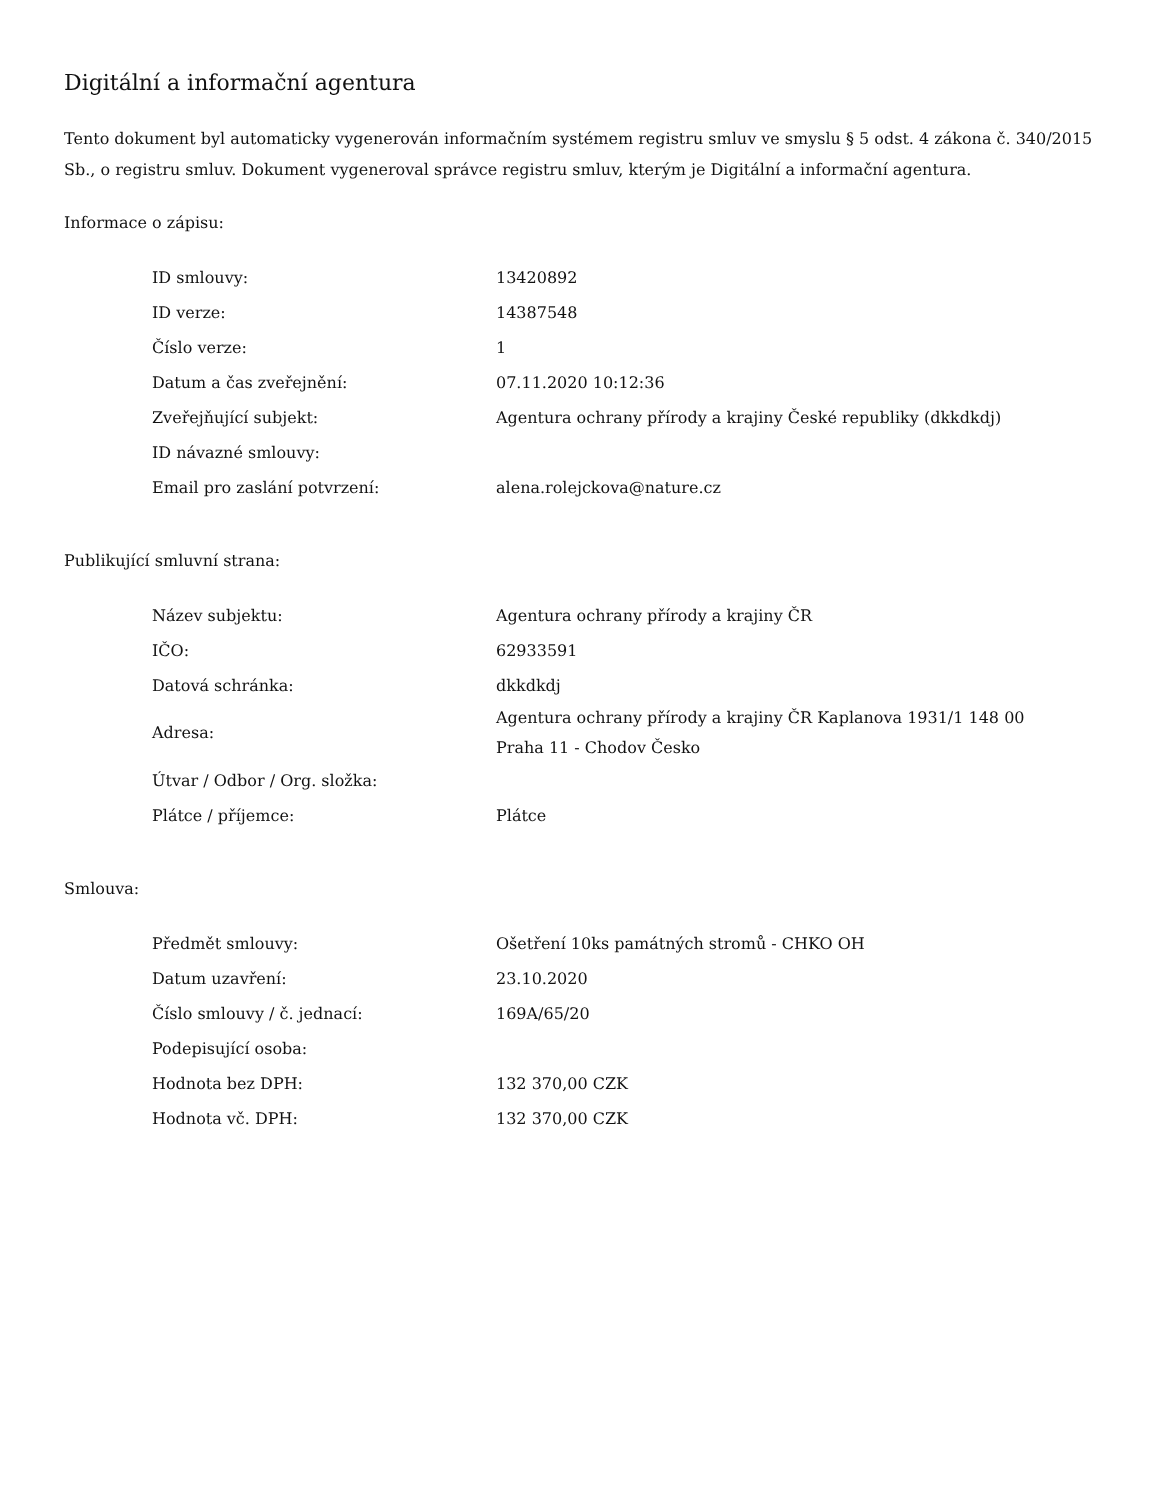Digitální a informační agentura
Tento dokument byl automaticky vygenerován informačním systémem registru smluv ve smyslu § 5 odst. 4 zákona č. 340/2015 Sb., o registru smluv. Dokument vygeneroval správce registru smluv, kterým je Digitální a informační agentura.
Informace o zápisu:
| ID smlouvy: | 13420892 |
| ID verze: | 14387548 |
| Číslo verze: | 1 |
| Datum a čas zveřejnění: | 07.11.2020 10:12:36 |
| Zveřejňující subjekt: | Agentura ochrany přírody a krajiny České republiky (dkkdkdj) |
| ID návazné smlouvy: | |
| Email pro zaslání potvrzení: | alena.rolejckova@nature.cz |
Publikující smluvní strana:
| Název subjektu: | Agentura ochrany přírody a krajiny ČR |
| IČO: | 62933591 |
| Datová schránka: | dkkdkdj |
| Adresa: | Agentura ochrany přírody a krajiny ČR Kaplanova 1931/1 148 00 Praha 11 - Chodov Česko |
| Útvar / Odbor / Org. složka: | |
| Plátce / příjemce: | Plátce |
Smlouva:
| Předmět smlouvy: | Ošetření 10ks památných stromů - CHKO OH |
| Datum uzavření: | 23.10.2020 |
| Číslo smlouvy / č. jednací: | 169A/65/20 |
| Podepisující osoba: | |
| Hodnota bez DPH: | 132 370,00 CZK |
| Hodnota vč. DPH: | 132 370,00 CZK |